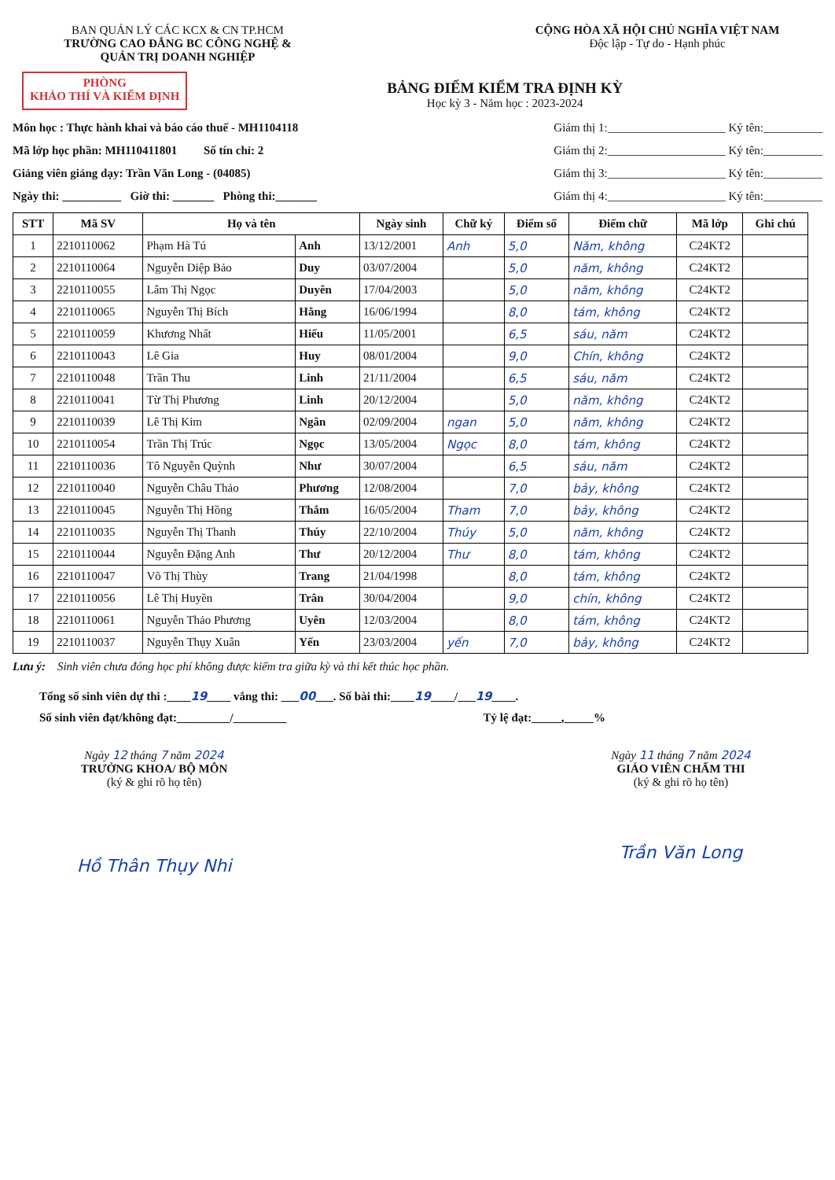BAN QUẢN LÝ CÁC KCX & CN TP.HCM
TRƯỜNG CAO ĐẲNG BC CÔNG NGHỆ &
QUẢN TRỊ DOANH NGHIỆP
CỘNG HÒA XÃ HỘI CHỦ NGHĨA VIỆT NAM
Độc lập - Tự do - Hạnh phúc
PHÒNG
KHẢO THÍ VÀ KIỂM ĐỊNH
BẢNG ĐIỂM KIỂM TRA ĐỊNH KỲ
Học kỳ 3 - Năm học : 2023-2024
Môn học : Thực hành khai và báo cáo thuế - MH1104118
Mã lớp học phần: MH110411801 Số tín chỉ: 2
Giảng viên giảng dạy: Trần Văn Long - (04085)
Ngày thi: __________ Giờ thi: _______ Phòng thi:_______
Giám thị 1:____________________ Ký tên:__________
Giám thị 2:____________________ Ký tên:__________
Giám thị 3:____________________ Ký tên:__________
Giám thị 4:____________________ Ký tên:__________
| STT | Mã SV | Họ và tên | | Ngày sinh | Chữ ký | Điểm số | Điểm chữ | Mã lớp | Ghi chú |
| --- | --- | --- | --- | --- | --- | --- | --- | --- | --- |
| 1 | 2210110062 | Phạm Hà Tú | Anh | 13/12/2001 | Anh | 5,0 | Năm, không | C24KT2 | |
| 2 | 2210110064 | Nguyễn Diệp Bảo | Duy | 03/07/2004 | | 5,0 | năm, không | C24KT2 | |
| 3 | 2210110055 | Lâm Thị Ngọc | Duyên | 17/04/2003 | | 5,0 | năm, không | C24KT2 | |
| 4 | 2210110065 | Nguyễn Thị Bích | Hằng | 16/06/1994 | | 8,0 | tám, không | C24KT2 | |
| 5 | 2210110059 | Khương Nhất | Hiếu | 11/05/2001 | | 6,5 | sáu, năm | C24KT2 | |
| 6 | 2210110043 | Lê Gia | Huy | 08/01/2004 | | 9,0 | Chín, không | C24KT2 | |
| 7 | 2210110048 | Trần Thu | Linh | 21/11/2004 | | 6,5 | sáu, năm | C24KT2 | |
| 8 | 2210110041 | Từ Thị Phương | Linh | 20/12/2004 | | 5,0 | năm, không | C24KT2 | |
| 9 | 2210110039 | Lê Thị Kim | Ngân | 02/09/2004 | ngan | 5,0 | năm, không | C24KT2 | |
| 10 | 2210110054 | Trần Thị Trúc | Ngọc | 13/05/2004 | Ngọc | 8,0 | tám, không | C24KT2 | |
| 11 | 2210110036 | Tô Nguyễn Quỳnh | Như | 30/07/2004 | | 6,5 | sáu, năm | C24KT2 | |
| 12 | 2210110040 | Nguyễn Châu Thảo | Phương | 12/08/2004 | | 7,0 | bảy, không | C24KT2 | |
| 13 | 2210110045 | Nguyễn Thị Hồng | Thắm | 16/05/2004 | Tham | 7,0 | bảy, không | C24KT2 | |
| 14 | 2210110035 | Nguyễn Thị Thanh | Thúy | 22/10/2004 | Thúy | 5,0 | năm, không | C24KT2 | |
| 15 | 2210110044 | Nguyễn Đặng Anh | Thư | 20/12/2004 | Thư | 8,0 | tám, không | C24KT2 | |
| 16 | 2210110047 | Võ Thị Thùy | Trang | 21/04/1998 | | 8,0 | tám, không | C24KT2 | |
| 17 | 2210110056 | Lê Thị Huyền | Trân | 30/04/2004 | | 9,0 | chín, không | C24KT2 | |
| 18 | 2210110061 | Nguyễn Thảo Phương | Uyên | 12/03/2004 | | 8,0 | tám, không | C24KT2 | |
| 19 | 2210110037 | Nguyễn Thụy Xuân | Yến | 23/03/2004 | yến | 7,0 | bảy, không | C24KT2 | |
Lưu ý: Sinh viên chưa đóng học phí không được kiểm tra giữa kỳ và thi kết thúc học phần.
Tổng số sinh viên dự thi :____19____ vắng thi: ___00___. Số bài thi:____19____/___19____.
Số sinh viên đạt/không đạt:_________/_________ Tỷ lệ đạt:_____,_____%
Ngày 12 tháng 7 năm 2024
TRƯỞNG KHOA/ BỘ MÔN
(ký & ghi rõ họ tên)
Hồ Thân Thụy Nhi
Ngày 11 tháng 7 năm 2024
GIÁO VIÊN CHẤM THI
(ký & ghi rõ họ tên)
Trần Văn Long